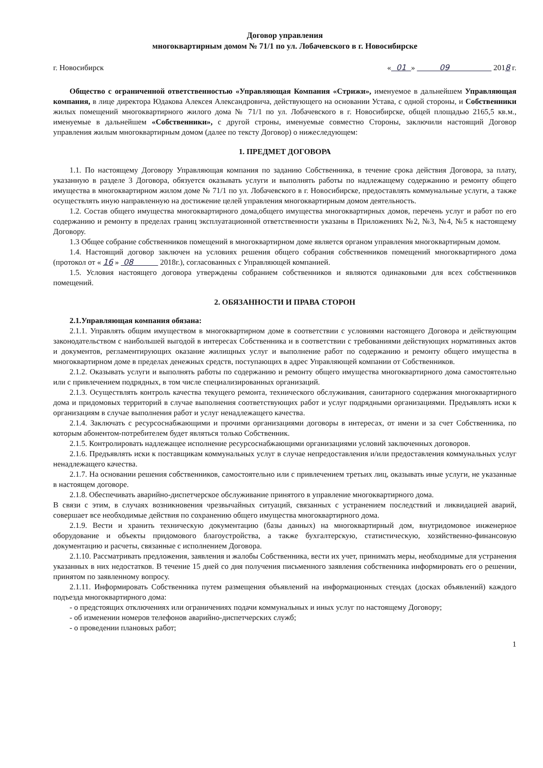Договор управления
многоквартирным домом № 71/1 по ул. Лобачевского в г. Новосибирске
г. Новосибирск « 01 » 09 2018 г.
Общество с ограниченной ответственностью «Управляющая Компания «Стрижи», именуемое в дальнейшем Управляющая компания, в лице директора Юдакова Алексея Александровича, действующего на основании Устава, с одной стороны, и Собственники жилых помещений многоквартирного жилого дома № 71/1 по ул. Лобачевского в г. Новосибирске, общей площадью 2165,5 кв.м., именуемые в дальнейшем «Собственники», с другой строны, именуемые совместно Стороны, заключили настоящий Договор управления жилым многоквартирным домом (далее по тексту Договор) о нижеследующем:
1. ПРЕДМЕТ ДОГОВОРА
1.1. По настоящему Договору Управляющая компания по заданию Собственника, в течение срока действия Договора, за плату, указанную в разделе 3 Договора, обязуется оказывать услуги и выполнять работы по надлежащему содержанию и ремонту общего имущества в многоквартирном жилом доме № 71/1 по ул. Лобачевского в г. Новосибирске, предоставлять коммунальные услуги, а также осуществлять иную направленную на достижение целей управления многоквартирным домом деятельность.
1.2. Состав общего имущества многоквартирного дома,общего имущества многоквартирных домов, перечень услуг и работ по его содержанию и ремонту в пределах границ эксплуатационной ответственности указаны в Приложениях №2, №3, №4, №5 к настоящему Договору.
1.3 Общее собрание собственников помещений в многоквартирном доме является органом управления многоквартирным домом.
1.4. Настоящий договор заключен на условиях решения общего собрания собственников помещений многоквартирного дома (протокол от « 16 » 08 2018г.), согласованных с Управляющей компанией.
1.5. Условия настоящего договора утверждены собранием собственников и являются одинаковыми для всех собственников помещений.
2. ОБЯЗАННОСТИ И ПРАВА СТОРОН
2.1.Управляющая компания обязана:
2.1.1. Управлять общим имуществом в многоквартирном доме в соответствии с условиями настоящего Договора и действующим законодательством с наибольшей выгодой в интересах Собственника и в соответствии с требованиями действующих нормативных актов и документов, регламентирующих оказание жилищных услуг и выполнение работ по содержанию и ремонту общего имущества в многоквартирном доме в пределах денежных средств, поступающих в адрес Управляющей компании от Собственников.
2.1.2. Оказывать услуги и выполнять работы по содержанию и ремонту общего имущества многоквартирного дома самостоятельно или с привлечением подрядных, в том числе специализированных организаций.
2.1.3. Осуществлять контроль качества текущего ремонта, технического обслуживания, санитарного содержания многоквартирного дома и придомовых территорий в случае выполнения соответствующих работ и услуг подрядными организациями. Предъявлять иски к организациям в случае выполнения работ и услуг ненадлежащего качества.
2.1.4. Заключать с ресурсоснабжающими и прочими организациями договоры в интересах, от имени и за счет Собственника, по которым абонентом-потребителем будет являться только Собственник.
2.1.5. Контролировать надлежащее исполнение ресурсоснабжающими организациями условий заключенных договоров.
2.1.6. Предъявлять иски к поставщикам коммунальных услуг в случае непредоставления и/или предоставления коммунальных услуг ненадлежащего качества.
2.1.7. На основании решения собственников, самостоятельно или с привлечением третьих лиц, оказывать иные услуги, не указанные в настоящем договоре.
2.1.8. Обеспечивать аварийно-диспетчерское обслуживание принятого в управление многоквартирного дома.
В связи с этим, в случаях возникновения чрезвычайных ситуаций, связанных с устранением последствий и ликвидацией аварий, совершает все необходимые действия по сохранению общего имущества многоквартирного дома.
2.1.9. Вести и хранить техническую документацию (базы данных) на многоквартирный дом, внутридомовое инженерное оборудование и объекты придомового благоустройства, а также бухгалтерскую, статистическую, хозяйственно-финансовую документацию и расчеты, связанные с исполнением Договора.
2.1.10. Рассматривать предложения, заявления и жалобы Собственника, вести их учет, принимать меры, необходимые для устранения указанных в них недостатков. В течение 15 дней со дня получения письменного заявления собственника информировать его о решении, принятом по заявленному вопросу.
2.1.11. Информировать Собственника путем размещения объявлений на информационных стендах (досках объявлений) каждого подъезда многоквартирного дома:
- о предстоящих отключениях или ограничениях подачи коммунальных и иных услуг по настоящему Договору;
- об изменении номеров телефонов аварийно-диспетчерских служб;
- о проведении плановых работ;
1